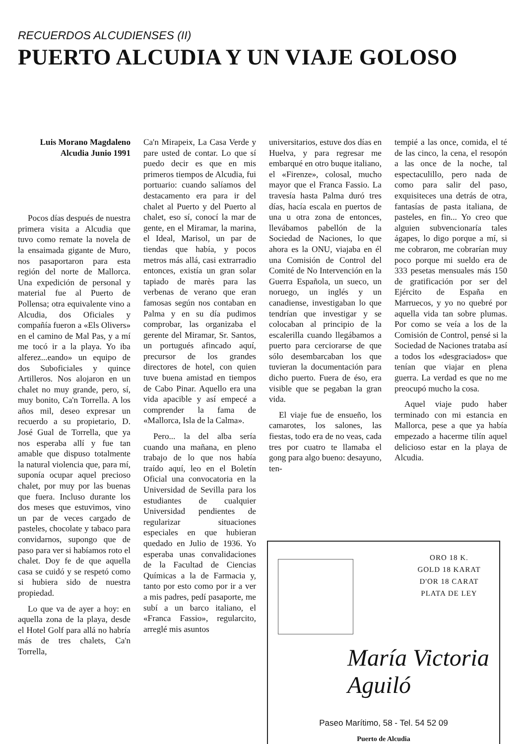RECUERDOS ALCUDIENSES (II)
PUERTO ALCUDIA Y UN VIAJE GOLOSO
Luis Morano Magdaleno
Alcudia Junio 1991
Pocos días después de nuestra primera visita a Alcudia que tuvo como remate la novela de la ensaimada gigante de Muro, nos pasaportaron para esta región del norte de Mallorca. Una expedición de personal y material fue al Puerto de Pollensa; otra equivalente vino a Alcudia, dos Oficiales y compañía fueron a «Els Olivers» en el camino de Mal Pas, y a mí me tocó ir a la playa. Yo iba alferez...eando» un equipo de dos Suboficiales y quince Artilleros. Nos alojaron en un chalet no muy grande, pero, sí, muy bonito, Ca'n Torrella. A los años mil, deseo expresar un recuerdo a su propietario, D. José Gual de Torrella, que ya nos esperaba allí y fue tan amable que dispuso totalmente la natural violencia que, para mí, suponía ocupar aquel precioso chalet, por muy por las buenas que fuera. Incluso durante los dos meses que estuvimos, vino un par de veces cargado de pasteles, chocolate y tabaco para convidarnos, supongo que de paso para ver si habíamos roto el chalet. Doy fe de que aquella casa se cuidó y se respetó como si hubiera sido de nuestra propiedad.
Lo que va de ayer a hoy: en aquella zona de la playa, desde el Hotel Golf para allá no habría más de tres chalets, Ca'n Torrella,
Ca'n Mirapeix, La Casa Verde y pare usted de contar. Lo que sí puedo decir es que en mis primeros tiempos de Alcudia, fui portuario: cuando salíamos del destacamento era para ir del chalet al Puerto y del Puerto al chalet, eso sí, conocí la mar de gente, en el Miramar, la marina, el Ideal, Marisol, un par de tiendas que había, y pocos metros más allá, casi extrarradio entonces, existía un gran solar tapiado de marès para las verbenas de verano que eran famosas según nos contaban en Palma y en su día pudimos comprobar, las organizaba el gerente del Miramar, Sr. Santos, un portugués afincado aquí, precursor de los grandes directores de hotel, con quien tuve buena amistad en tiempos de Cabo Pinar. Aquello era una vida apacible y así empecé a comprender la fama de «Mallorca, Isla de la Calma».
Pero... la del alba sería cuando una mañana, en pleno trabajo de lo que nos había traído aquí, leo en el Boletín Oficial una convocatoria en la Universidad de Sevilla para los estudiantes de cualquier Universidad pendientes de regularizar situaciones especiales en que hubieran quedado en Julio de 1936. Yo esperaba unas convalidaciones de la Facultad de Ciencias Químicas a la de Farmacia y, tanto por esto como por ir a ver a mis padres, pedí pasaporte, me subí a un barco italiano, el «Franca Fassio», regularcito, arreglé mis asuntos
universitarios, estuve dos días en Huelva, y para regresar me embarqué en otro buque italiano, el «Firenze», colosal, mucho mayor que el Franca Fassio. La travesía hasta Palma duró tres días, hacía escala en puertos de una u otra zona de entonces, llevábamos pabellón de la Sociedad de Naciones, lo que ahora es la ONU, viajaba en él una Comisión de Control del Comité de No Intervención en la Guerra Española, un sueco, un noruego, un inglés y un canadiense, investigaban lo que tendrían que investigar y se colocaban al principio de la escalerilla cuando llegábamos a puerto para cerciorarse de que sólo desembarcaban los que tuvieran la documentación para dicho puerto. Fuera de éso, era visible que se pegaban la gran vida.
El viaje fue de ensueño, los camarotes, los salones, las fiestas, todo era de no veas, cada tres por cuatro te llamaba el gong para algo bueno: desayuno, ten-
tempié a las once, comida, el té de las cinco, la cena, el resopón a las once de la noche, tal espectaculillo, pero nada de como para salir del paso, exquisiteces una detrás de otra, fantasías de pasta italiana, de pasteles, en fin... Yo creo que alguien subvencionaría tales ágapes, lo digo porque a mí, si me cobraron, me cobrarían muy poco porque mi sueldo era de 333 pesetas mensuales más 150 de gratificación por ser del Ejército de España en Marruecos, y yo no quebré por aquella vida tan sobre plumas. Por como se veía a los de la Comisión de Control, pensé si la Sociedad de Naciones trataba así a todos los «desgraciados» que tenían que viajar en plena guerra. La verdad es que no me preocupó mucho la cosa.
Aquel viaje pudo haber terminado con mi estancia en Mallorca, pese a que ya había empezado a hacerme tilín aquel delicioso estar en la playa de Alcudia.
ORO 18 K.
GOLD 18 KARAT
D'OR 18 CARAT
PLATA DE LEY
María Victoria Aguiló
Paseo Marítimo, 58 - Tel. 54 52 09
Puerto de Alcudia